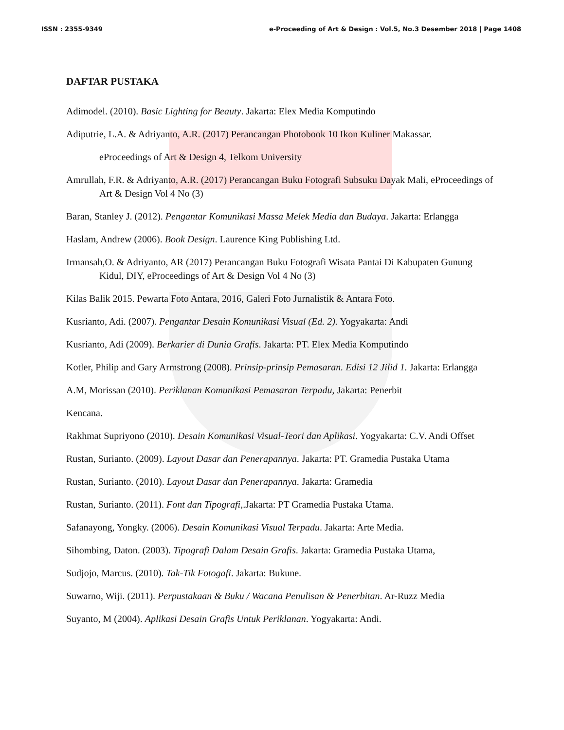ISSN : 2355-9349 e-Proceeding of Art & Design : Vol.5, No.3 Desember 2018 | Page 1408
DAFTAR PUSTAKA
Adimodel. (2010). Basic Lighting for Beauty. Jakarta: Elex Media Komputindo
Adiputrie, L.A. & Adriyanto, A.R. (2017) Perancangan Photobook 10 Ikon Kuliner Makassar.
eProceedings of Art & Design 4, Telkom University
Amrullah, F.R. & Adriyanto, A.R. (2017) Perancangan Buku Fotografi Subsuku Dayak Mali, eProceedings of Art & Design Vol 4 No (3)
Baran, Stanley J. (2012). Pengantar Komunikasi Massa Melek Media dan Budaya. Jakarta: Erlangga
Haslam, Andrew (2006). Book Design. Laurence King Publishing Ltd.
Irmansah,O. & Adriyanto, AR (2017) Perancangan Buku Fotografi Wisata Pantai Di Kabupaten Gunung Kidul, DIY, eProceedings of Art & Design Vol 4 No (3)
Kilas Balik 2015. Pewarta Foto Antara, 2016, Galeri Foto Jurnalistik & Antara Foto.
Kusrianto, Adi. (2007). Pengantar Desain Komunikasi Visual (Ed. 2). Yogyakarta: Andi
Kusrianto, Adi (2009). Berkarier di Dunia Grafis. Jakarta: PT. Elex Media Komputindo
Kotler, Philip and Gary Armstrong (2008). Prinsip-prinsip Pemasaran. Edisi 12 Jilid 1. Jakarta: Erlangga
A.M, Morissan (2010). Periklanan Komunikasi Pemasaran Terpadu, Jakarta: Penerbit
Kencana.
Rakhmat Supriyono (2010). Desain Komunikasi Visual-Teori dan Aplikasi. Yogyakarta: C.V. Andi Offset
Rustan, Surianto. (2009). Layout Dasar dan Penerapannya. Jakarta: PT. Gramedia Pustaka Utama
Rustan, Surianto. (2010). Layout Dasar dan Penerapannya. Jakarta: Gramedia
Rustan, Surianto. (2011). Font dan Tipografi,.Jakarta: PT Gramedia Pustaka Utama.
Safanayong, Yongky. (2006). Desain Komunikasi Visual Terpadu. Jakarta: Arte Media.
Sihombing, Daton. (2003). Tipografi Dalam Desain Grafis. Jakarta: Gramedia Pustaka Utama,
Sudjojo, Marcus. (2010). Tak-Tik Fotogafi. Jakarta: Bukune.
Suwarno, Wiji. (2011). Perpustakaan & Buku / Wacana Penulisan & Penerbitan. Ar-Ruzz Media
Suyanto, M (2004). Aplikasi Desain Grafis Untuk Periklanan. Yogyakarta: Andi.